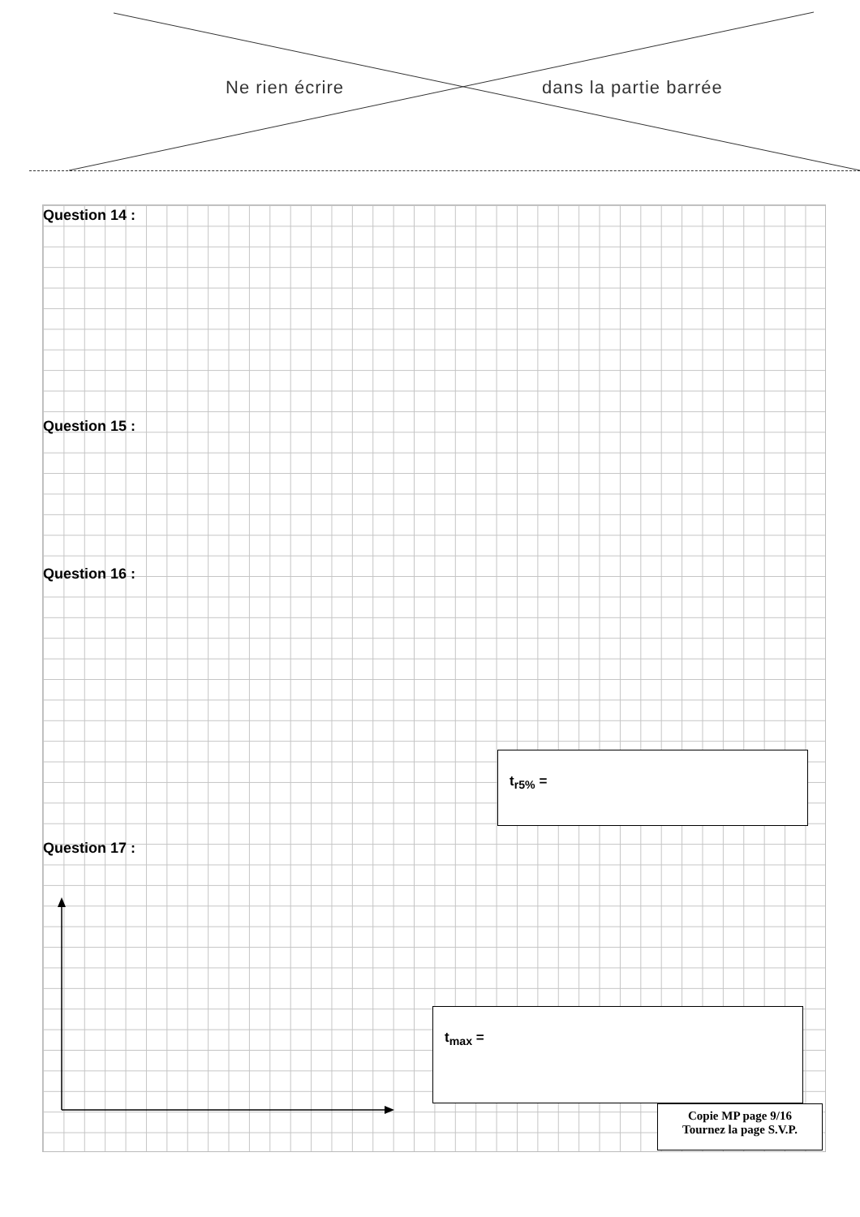Ne rien écrire dans la partie barrée
Question 14 :
Question 15 :
Question 16 :
Question 17 :
t<sub>r5%</sub> =
t<sub>max</sub> =
Copie MP page 9/16
Tournez la page S.V.P.